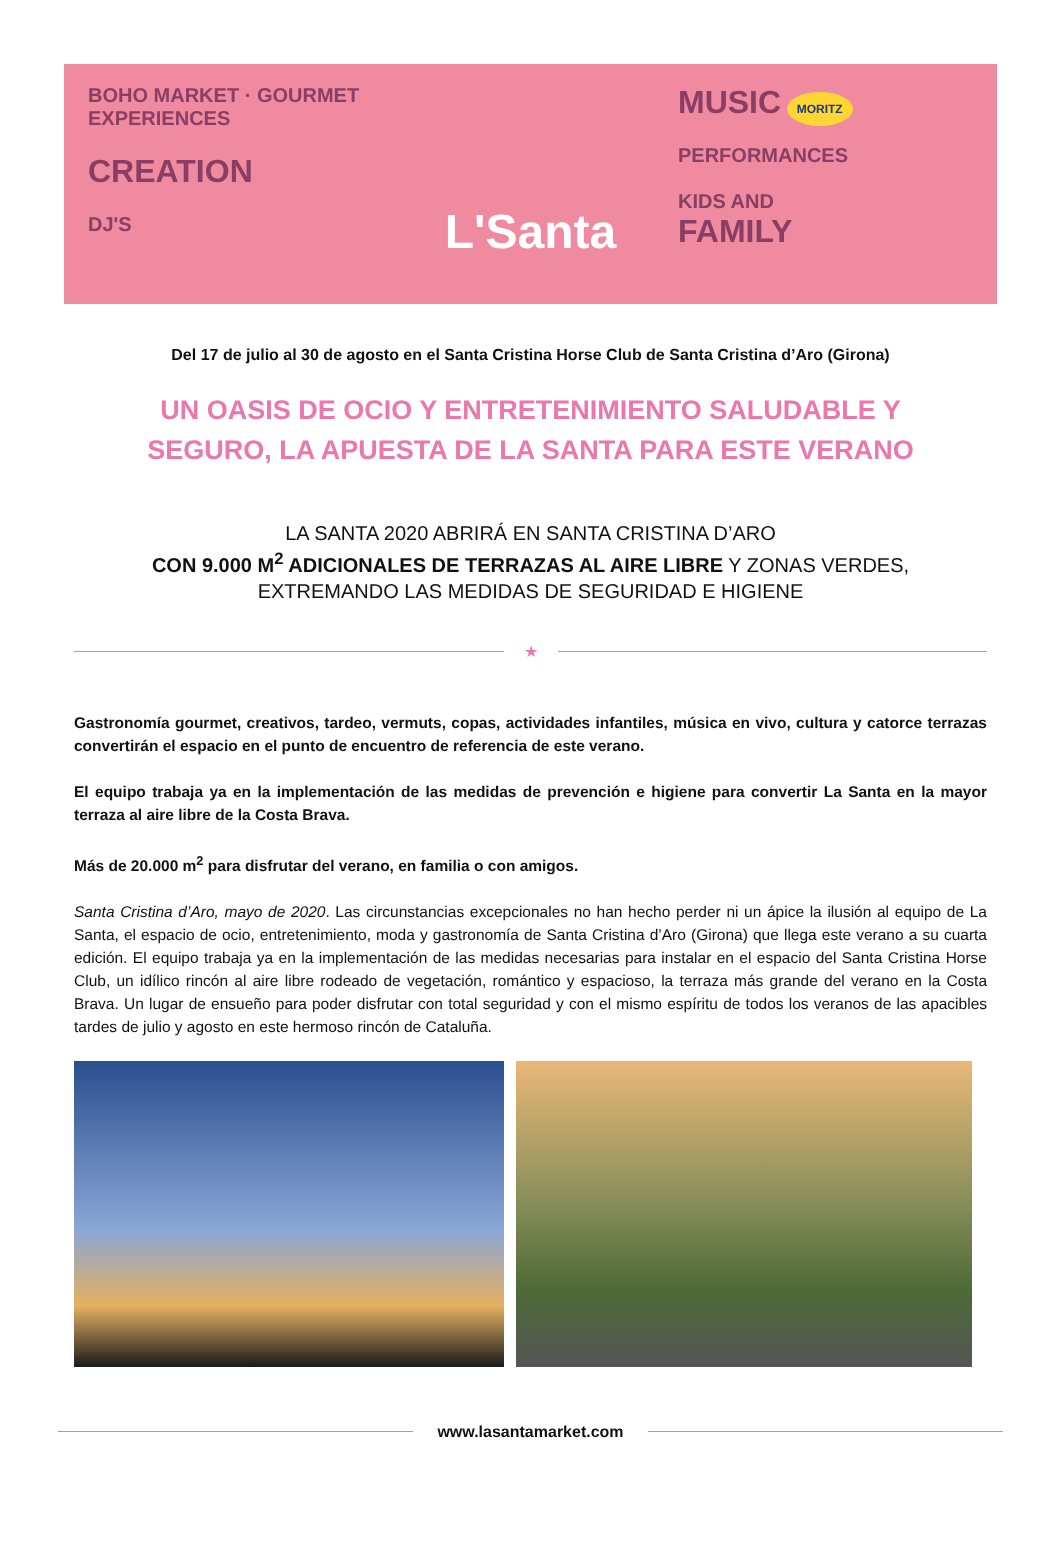BOHO MARKET · GOURMET EXPERIENCES
CREATION
DJ'S
L'Santa
MUSIC MORITZ
PERFORMANCES
KIDS AND
FAMILY
Del 17 de julio al 30 de agosto en el Santa Cristina Horse Club de Santa Cristina d’Aro (Girona)
UN OASIS DE OCIO Y ENTRETENIMIENTO SALUDABLE Y
SEGURO, LA APUESTA DE LA SANTA PARA ESTE VERANO
LA SANTA 2020 ABRIRÁ EN SANTA CRISTINA D’ARO
CON 9.000 M<sup>2</sup> ADICIONALES DE TERRAZAS AL AIRE LIBRE Y ZONAS VERDES,
EXTREMANDO LAS MEDIDAS DE SEGURIDAD E HIGIENE
★
Gastronomía gourmet, creativos, tardeo, vermuts, copas, actividades infantiles, música en vivo, cultura y catorce terrazas convertirán el espacio en el punto de encuentro de referencia de este verano.
El equipo trabaja ya en la implementación de las medidas de prevención e higiene para convertir La Santa en la mayor terraza al aire libre de la Costa Brava.
Más de 20.000 m<sup>2</sup> para disfrutar del verano, en familia o con amigos.
Santa Cristina d’Aro, mayo de 2020. Las circunstancias excepcionales no han hecho perder ni un ápice la ilusión al equipo de La Santa, el espacio de ocio, entretenimiento, moda y gastronomía de Santa Cristina d’Aro (Girona) que llega este verano a su cuarta edición. El equipo trabaja ya en la implementación de las medidas necesarias para instalar en el espacio del Santa Cristina Horse Club, un idílico rincón al aire libre rodeado de vegetación, romántico y espacioso, la terraza más grande del verano en la Costa Brava. Un lugar de ensueño para poder disfrutar con total seguridad y con el mismo espíritu de todos los veranos de las apacibles tardes de julio y agosto en este hermoso rincón de Cataluña.
www.lasantamarket.com